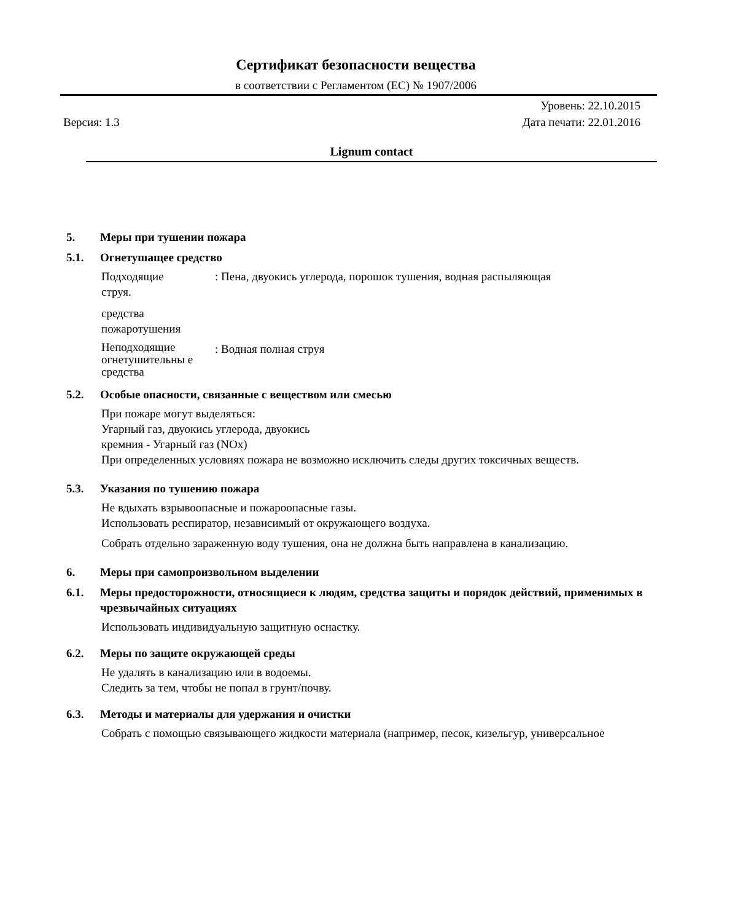Сертификат безопасности вещества
в соответствии с Регламентом (ЕС) № 1907/2006
Уровень: 22.10.2015
Версия: 1.3 Дата печати: 22.01.2016
Lignum contact
5. Меры при тушении пожара
5.1. Огнетушащее средство
Подходящие: Пена, двуокись углерода, порошок тушения, водная распыляющая
струя.
средства
пожаротушения
Неподходящие огнетушительны е
средства: Водная полная струя
5.2. Особые опасности, связанные с веществом или смесью
При пожаре могут выделяться:
Угарный газ, двуокись углерода, двуокись
кремния - Угарный газ (NOx)
При определенных условиях пожара не возможно исключить следы других токсичных веществ.
5.3. Указания по тушению пожара
Не вдыхать взрывоопасные и пожароопасные газы.
Использовать респиратор, независимый от окружающего воздуха.
Собрать отдельно зараженную воду тушения, она не должна быть направлена в канализацию.
6. Меры при самопроизвольном выделении
6.1. Меры предосторожности, относящиеся к людям, средства защиты и порядок действий, применимых в чрезвычайных ситуациях
Использовать индивидуальную защитную оснастку.
6.2. Меры по защите окружающей среды
Не удалять в канализацию или в водоемы.
Следить за тем, чтобы не попал в грунт/почву.
6.3. Методы и материалы для удержания и очистки
Собрать с помощью связывающего жидкости материала (например, песок, кизельгур, универсальное